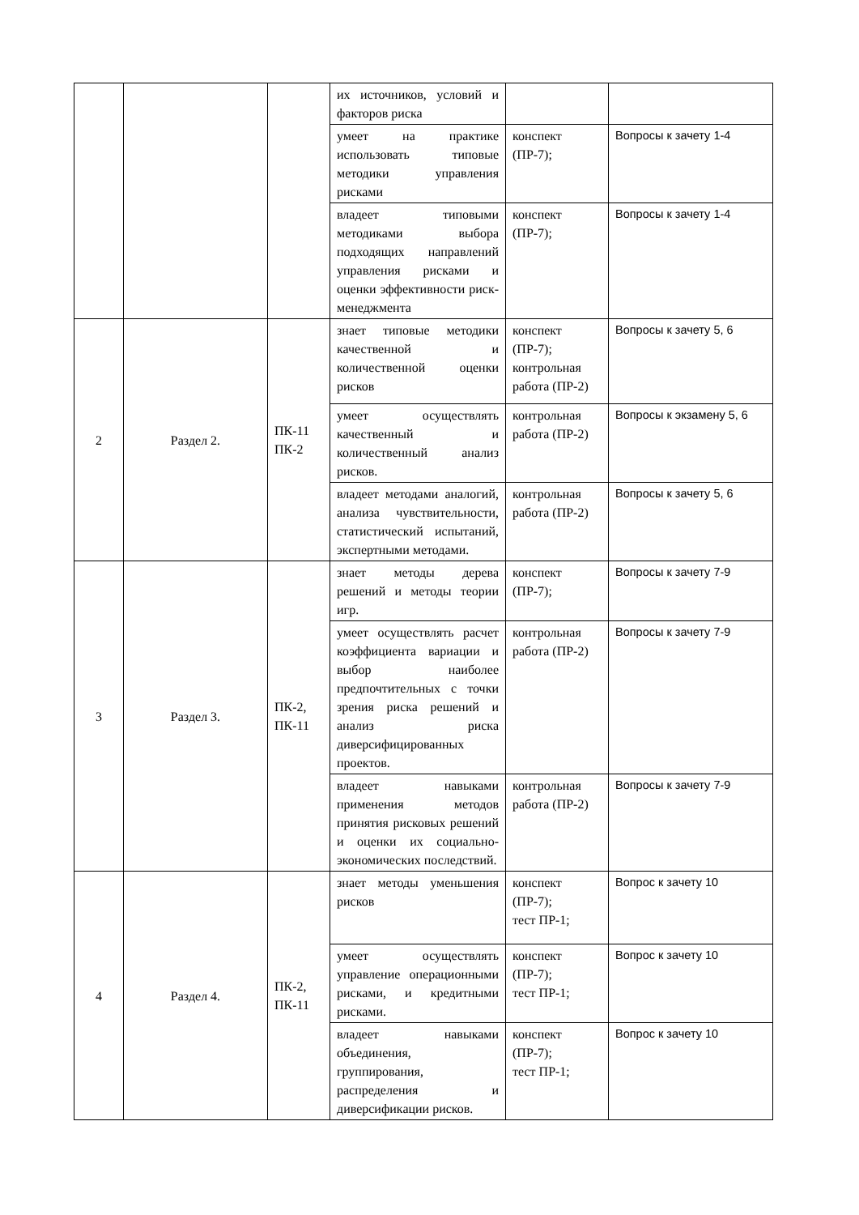| | | | их источников, условий и факторов риска | | |
| | | | умеет на практике использовать типовые методики управления рисками | конспект (ПР-7); | Вопросы к зачету 1-4 |
| | | | владеет типовыми методиками выбора подходящих направлений управления рисками и оценки эффективности риск-менеджмента | конспект (ПР-7); | Вопросы к зачету 1-4 |
| 2 | Раздел 2. | ПК-11 ПК-2 | знает типовые методики качественной и количественной оценки рисков | конспект (ПР-7); контрольная работа (ПР-2) | Вопросы к зачету 5, 6 |
| | | | умеет осуществлять качественный и количественный анализ рисков. | контрольная работа (ПР-2) | Вопросы к экзамену 5, 6 |
| | | | владеет методами аналогий, анализа чувствительности, статистический испытаний, экспертными методами. | контрольная работа (ПР-2) | Вопросы к зачету 5, 6 |
| 3 | Раздел 3. | ПК-2, ПК-11 | знает методы дерева решений и методы теории игр. | конспект (ПР-7); | Вопросы к зачету 7-9 |
| | | | умеет осуществлять расчет коэффициента вариации и выбор наиболее предпочтительных с точки зрения риска решений и анализ риска диверсифицированных проектов. | контрольная работа (ПР-2) | Вопросы к зачету 7-9 |
| | | | владеет навыками применения методов принятия рисковых решений и оценки их социально-экономических последствий. | контрольная работа (ПР-2) | Вопросы к зачету 7-9 |
| 4 | Раздел 4. | ПК-2, ПК-11 | знает методы уменьшения рисков | конспект (ПР-7); тест ПР-1; | Вопрос к зачету 10 |
| | | | умеет осуществлять управление операционными рисками, и кредитными рисками. | конспект (ПР-7); тест ПР-1; | Вопрос к зачету 10 |
| | | | владеет навыками объединения, группирования, распределения и диверсификации рисков. | конспект (ПР-7); тест ПР-1; | Вопрос к зачету 10 |